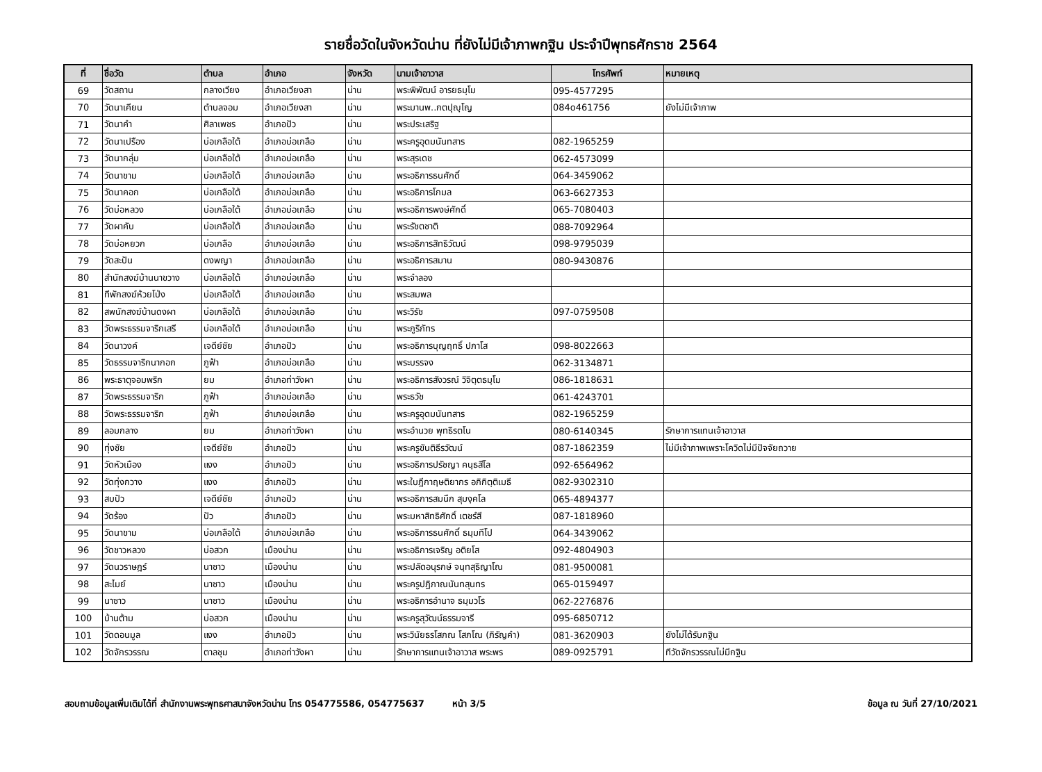รายชื่อวัดในจังหวัดน่าน ที่ยังไม่มีเจ้าภาพกฐิน ประจำปีพุทธศักราช 2564
| ที่ | ชื่อวัด | ตำบล | อำเภอ | จังหวัด | นามเจ้าอาวาส | โทรศัพท์ | หมายเหตุ |
| --- | --- | --- | --- | --- | --- | --- | --- |
| 69 | วัดสถาน | กลางเวียง | อำเภอเวียงสา | น่าน | พระพิพัฒน์ อารยธมฺโม | 095-4577295 | |
| 70 | วัดนาเคียน | ตำบลจอม | อำเภอเวียงสา | น่าน | พระมานพ..กตปุญฺโญ | 084o461756 | ยังไม่มีเจ้าภาพ |
| 71 | วัดนาคำ | ศิลาเพชร | อำเภอปัว | น่าน | พระประเสริฐ | | |
| 72 | วัดนาเปรือง | บ่อเกลือใต้ | อำเภอบ่อเกลือ | น่าน | พระครูอุดมนันทสาร | 082-1965259 | |
| 73 | วัดนากลุ่ม | บ่อเกลือใต้ | อำเภอบ่อเกลือ | น่าน | พระสุรเดช | 062-4573099 | |
| 74 | วัดนาขาม | บ่อเกลือใต้ | อำเภอบ่อเกลือ | น่าน | พระอธิการธนศักดิ์ | 064-3459062 | |
| 75 | วัดนาคอก | บ่อเกลือใต้ | อำเภอบ่อเกลือ | น่าน | พระอธิการโกมล | 063-6627353 | |
| 76 | วัดบ่อหลวง | บ่อเกลือใต้ | อำเภอบ่อเกลือ | น่าน | พระอธิการพงษ์ศักดิ์ | 065-7080403 | |
| 77 | วัดผาคับ | บ่อเกลือใต้ | อำเภอบ่อเกลือ | น่าน | พระรัชตชาติ | 088-7092964 | |
| 78 | วัดบ่อหยวก | บ่อเกลือ | อำเภอบ่อเกลือ | น่าน | พระอธิการสิทธิวัฒน์ | 098-9795039 | |
| 79 | วัดสะปัน | ดงพญา | อำเภอบ่อเกลือ | น่าน | พระอธิการสมาน | 080-9430876 | |
| 80 | สำนักสงฆ์บ้านนาขวาง | บ่อเกลือใต้ | อำเภอบ่อเกลือ | น่าน | พระจำลอง | | |
| 81 | ทีพักสงฆ์ห้วยโป่ง | บ่อเกลือใต้ | อำเภอบ่อเกลือ | น่าน | พระสมพล | | |
| 82 | สพนักสงฆ์บ้านดงผา | บ่อเกลือใต้ | อำเภอบ่อเกลือ | น่าน | พระวิรัช | 097-0759508 | |
| 83 | วัดพระธรรมจาริกเสรี | บ่อเกลือใต้ | อำเภอบ่อเกลือ | น่าน | พระภูริภัทร | | |
| 84 | วัดนาวงค์ | เจดีย์ชัย | อำเภอปัว | น่าน | พระอธิการบุญฤทธิ์ ปภาโส | 098-8022663 | |
| 85 | วัดธรรมจาริกนากอก | ภูฟ้า | อำเภอบ่อเกลือ | น่าน | พระบรรจง | 062-3134871 | |
| 86 | พระธาตุจอมพริก | ยม | อำเภอท่าวังผา | น่าน | พระอธิการสังวรณ์ วิจิตฺตธมฺโม | 086-1818631 | |
| 87 | วัดพระธรรมจาริก | ภูฟ้า | อำเภอบ่อเกลือ | น่าน | พระธวัช | 061-4243701 | |
| 88 | วัดพระธรรมจาริก | ภูฟ้า | อำเภอบ่อเกลือ | น่าน | พระครูอุดมนันทสาร | 082-1965259 | |
| 89 | ลอมกลาง | ยม | อำเภอท่าวังผา | น่าน | พระอำนวย พุทธิรตโน | 080-6140345 | รักษาการแทนเจ้าอาวาส |
| 90 | ทุ่งชัย | เจดีย์ชัย | อำเภอปัว | น่าน | พระครูขันติธีรวัฒน์ | 087-1862359 | ไม่มีเจ้าภาพเพราะโควิดไม่มีปัจจัยถวาย |
| 91 | วัดหัวเมือง | แงง | อำเภอปัว | น่าน | พระอธิการปรัชญา คนฺธสีโล | 092-6564962 | |
| 92 | วัดทุ่งกวาง | แงง | อำเภอปัว | น่าน | พระใบฎีกาฤษติยากร อภิกิตฺติเมธี | 082-9302310 | |
| 93 | สบปัว | เจดีย์ชัย | อำเภอปัว | น่าน | พระอธิการสมนึก สุมงฺคโล | 065-4894377 | |
| 94 | วัดร้อง | ปัว | อำเภอปัว | น่าน | พระมหาสิทธิศักดิ์ เตชรํสี | 087-1818960 | |
| 95 | วัดนาขาม | บ่อเกลือใต้ | อำเภอบ่อเกลือ | น่าน | พระอธิการธนศักดิ์ ธมฺมทีโป | 064-3439062 | |
| 96 | วัดชาวหลวง | บ่อสวก | เมืองน่าน | น่าน | พระอธิการเจริญ อติยโส | 092-4804903 | |
| 97 | วัดนวราษฎร์ | นาซาว | เมืองน่าน | น่าน | พระปลัดอนุรกษ์ จนฺทสุธิญาโณ | 081-9500081 | |
| 98 | สะไมย์ | นาซาว | เมืองน่าน | น่าน | พระครูปฏิภาณนันทสุนทร | 065-0159497 | |
| 99 | นาซาว | นาซาว | เมืองน่าน | น่าน | พระอธิการอำนาจ ธมฺมวโร | 062-2276876 | |
| 100 | บ้านต้าม | บ่อสวก | เมืองน่าน | น่าน | พระครูสุวัฒน์ธรรมจารี | 095-6850712 | |
| 101 | วัดดอนมูล | แงง | อำเภอปัว | น่าน | พระวินัยธรโสภณ โสภโณ (ภิรัญคำ) | 081-3620903 | ยังไม่ได้รับกฐิน |
| 102 | วัดจักรวรรณ | ตาลชุม | อำเภอท่าวังผา | น่าน | รักษาการแทนเจ้าอาวาส พระพร | 089-0925791 | ทีวัดจักรวรรณไม่มีกฐิน |
สอบถามข้อมูลเพิ่มเติมได้ที่ สำนักงานพระพุทธศาสนาจังหวัดน่าน โทร 054775586, 054775637 หน้า 3/5 ข้อมูล ณ วันที่ 27/10/2021